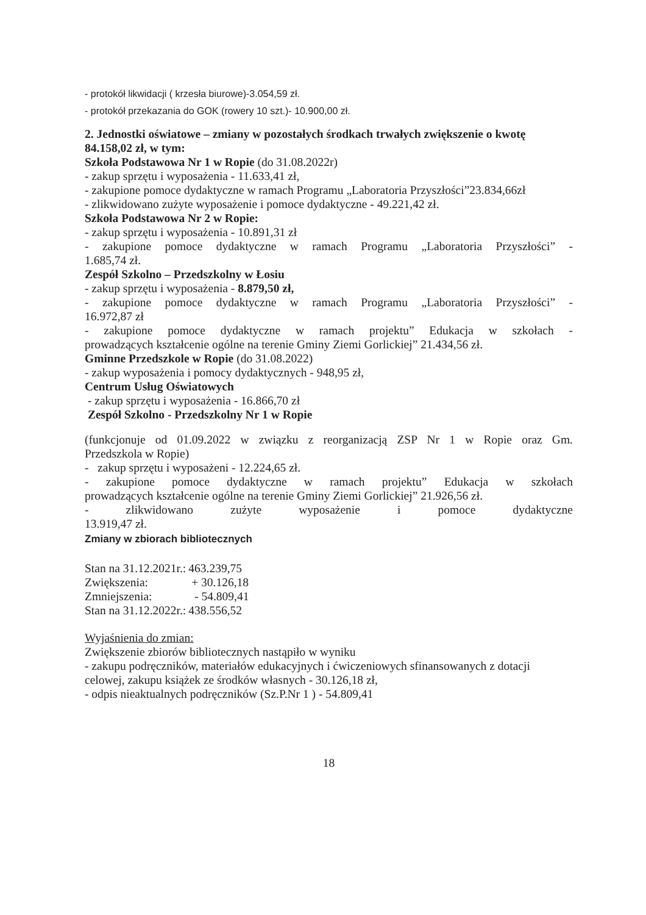- protokół likwidacji ( krzesła biurowe)-3.054,59 zł.
- protokół przekazania do GOK (rowery 10 szt.)- 10.900,00 zł.
2. Jednostki oświatowe – zmiany w pozostałych środkach trwałych zwiększenie o kwotę 84.158,02 zł, w tym:
Szkoła Podstawowa Nr 1 w Ropie (do 31.08.2022r)
- zakup sprzętu i wyposażenia - 11.633,41 zł,
- zakupione pomoce dydaktyczne w ramach Programu „Laboratoria Przyszłości”23.834,66zł
- zlikwidowano zużyte wyposażenie i pomoce dydaktyczne - 49.221,42 zł.
Szkoła Podstawowa Nr 2 w Ropie:
- zakup sprzętu i wyposażenia - 10.891,31 zł
- zakupione pomoce dydaktyczne w ramach Programu „Laboratoria Przyszłości” -
1.685,74 zł.
Zespół Szkolno – Przedszkolny w Łosiu
- zakup sprzętu i wyposażenia - 8.879,50 zł,
- zakupione pomoce dydaktyczne w ramach Programu „Laboratoria Przyszłości” -
16.972,87 zł
- zakupione pomoce dydaktyczne w ramach projektu” Edukacja w szkołach -
prowadzących kształcenie ogólne na terenie Gminy Ziemi Gorlickiej” 21.434,56 zł.
Gminne Przedszkole w Ropie (do 31.08.2022)
- zakup wyposażenia i pomocy dydaktycznych - 948,95 zł,
Centrum Usług Oświatowych
- zakup sprzętu i wyposażenia - 16.866,70 zł
Zespół Szkolno - Przedszkolny Nr 1 w Ropie
(funkcjonuje od 01.09.2022 w związku z reorganizacją ZSP Nr 1 w Ropie oraz Gm.
Przedszkola w Ropie)
- zakup sprzętu i wyposażeni - 12.224,65 zł.
- zakupione pomoce dydaktyczne w ramach projektu” Edukacja w szkołach
prowadzących kształcenie ogólne na terenie Gminy Ziemi Gorlickiej” 21.926,56 zł.
- zlikwidowano zużyte wyposażenie i pomoce dydaktyczne
13.919,47 zł.
Zmiany w zbiorach bibliotecznych
| Stan na 31.12.2021r.: | 463.239,75 |
| Zwiększenia: | + 30.126,18 |
| Zmniejszenia: | - 54.809,41 |
| Stan na 31.12.2022r.: | 438.556,52 |
Wyjaśnienia do zmian:
Zwiększenie zbiorów bibliotecznych nastąpiło w wyniku
- zakupu podręczników, materiałów edukacyjnych i ćwiczeniowych sfinansowanych z dotacji celowej, zakupu książek ze środków własnych - 30.126,18 zł,
- odpis nieaktualnych podręczników (Sz.P.Nr 1 ) - 54.809,41
18